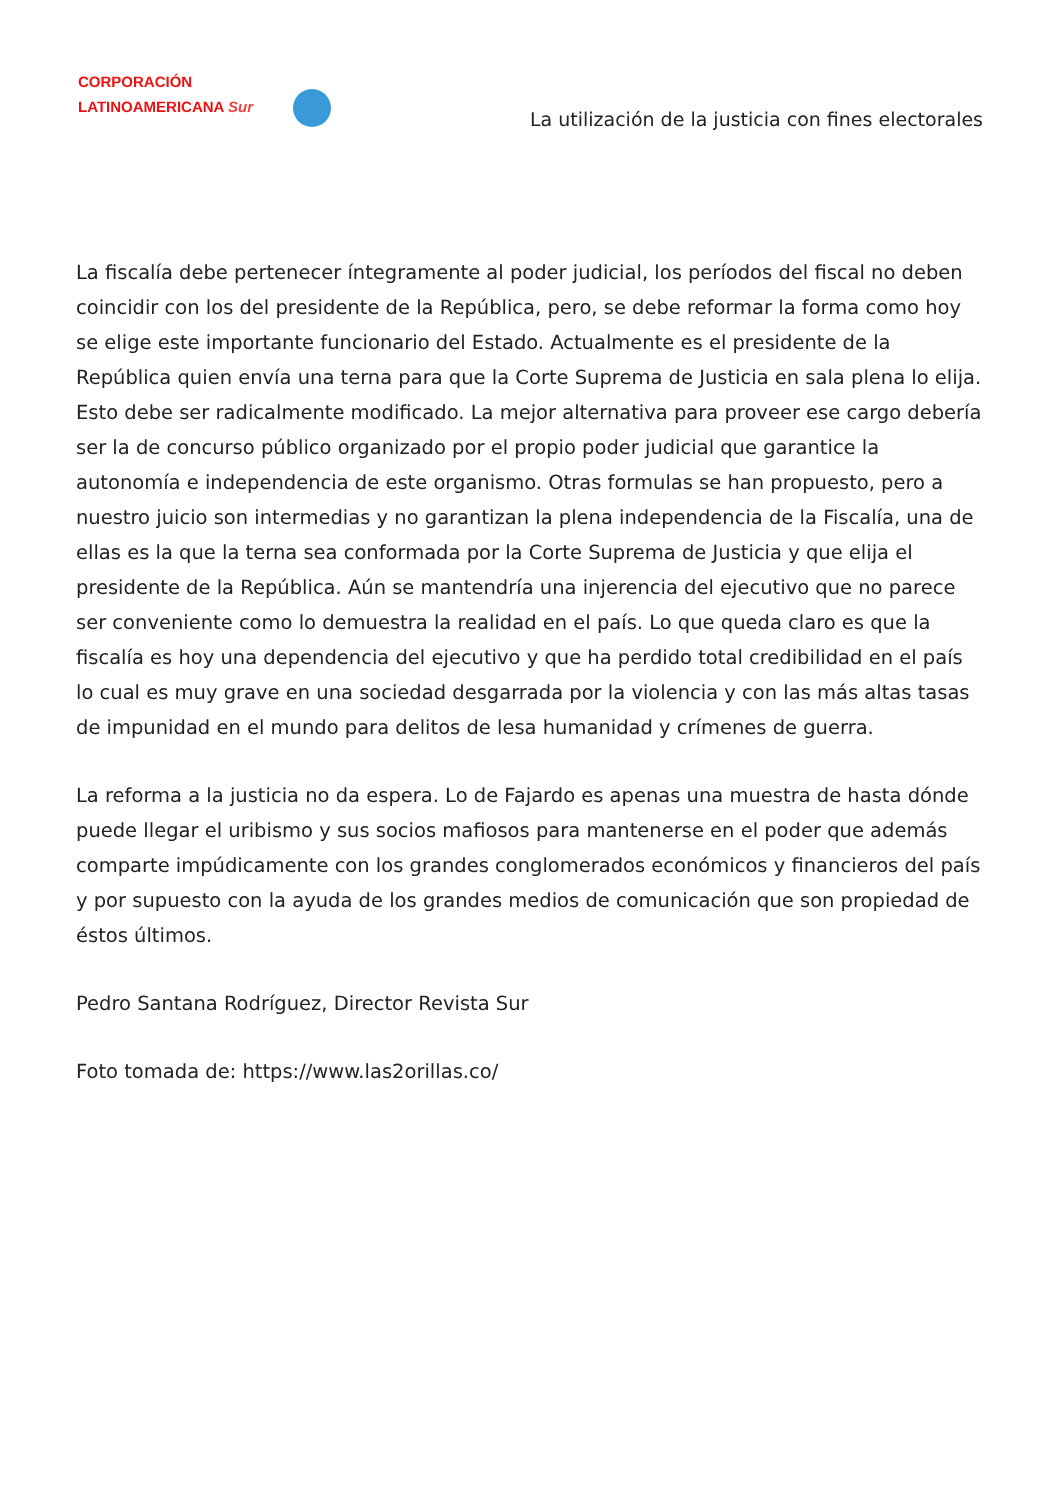CORPORACIÓN
LATINOAMERICANA Sur
La utilización de la justicia con fines electorales
La fiscalía debe pertenecer íntegramente al poder judicial, los períodos del fiscal no deben coincidir con los del presidente de la República, pero, se debe reformar la forma como hoy se elige este importante funcionario del Estado. Actualmente es el presidente de la República quien envía una terna para que la Corte Suprema de Justicia en sala plena lo elija. Esto debe ser radicalmente modificado. La mejor alternativa para proveer ese cargo debería ser la de concurso público organizado por el propio poder judicial que garantice la autonomía e independencia de este organismo. Otras formulas se han propuesto, pero a nuestro juicio son intermedias y no garantizan la plena independencia de la Fiscalía, una de ellas es la que la terna sea conformada por la Corte Suprema de Justicia y que elija el presidente de la República. Aún se mantendría una injerencia del ejecutivo que no parece ser conveniente como lo demuestra la realidad en el país. Lo que queda claro es que la fiscalía es hoy una dependencia del ejecutivo y que ha perdido total credibilidad en el país lo cual es muy grave en una sociedad desgarrada por la violencia y con las más altas tasas de impunidad en el mundo para delitos de lesa humanidad y crímenes de guerra.
La reforma a la justicia no da espera. Lo de Fajardo es apenas una muestra de hasta dónde puede llegar el uribismo y sus socios mafiosos para mantenerse en el poder que además comparte impúdicamente con los grandes conglomerados económicos y financieros del país y por supuesto con la ayuda de los grandes medios de comunicación que son propiedad de éstos últimos.
Pedro Santana Rodríguez, Director Revista Sur
Foto tomada de: https://www.las2orillas.co/